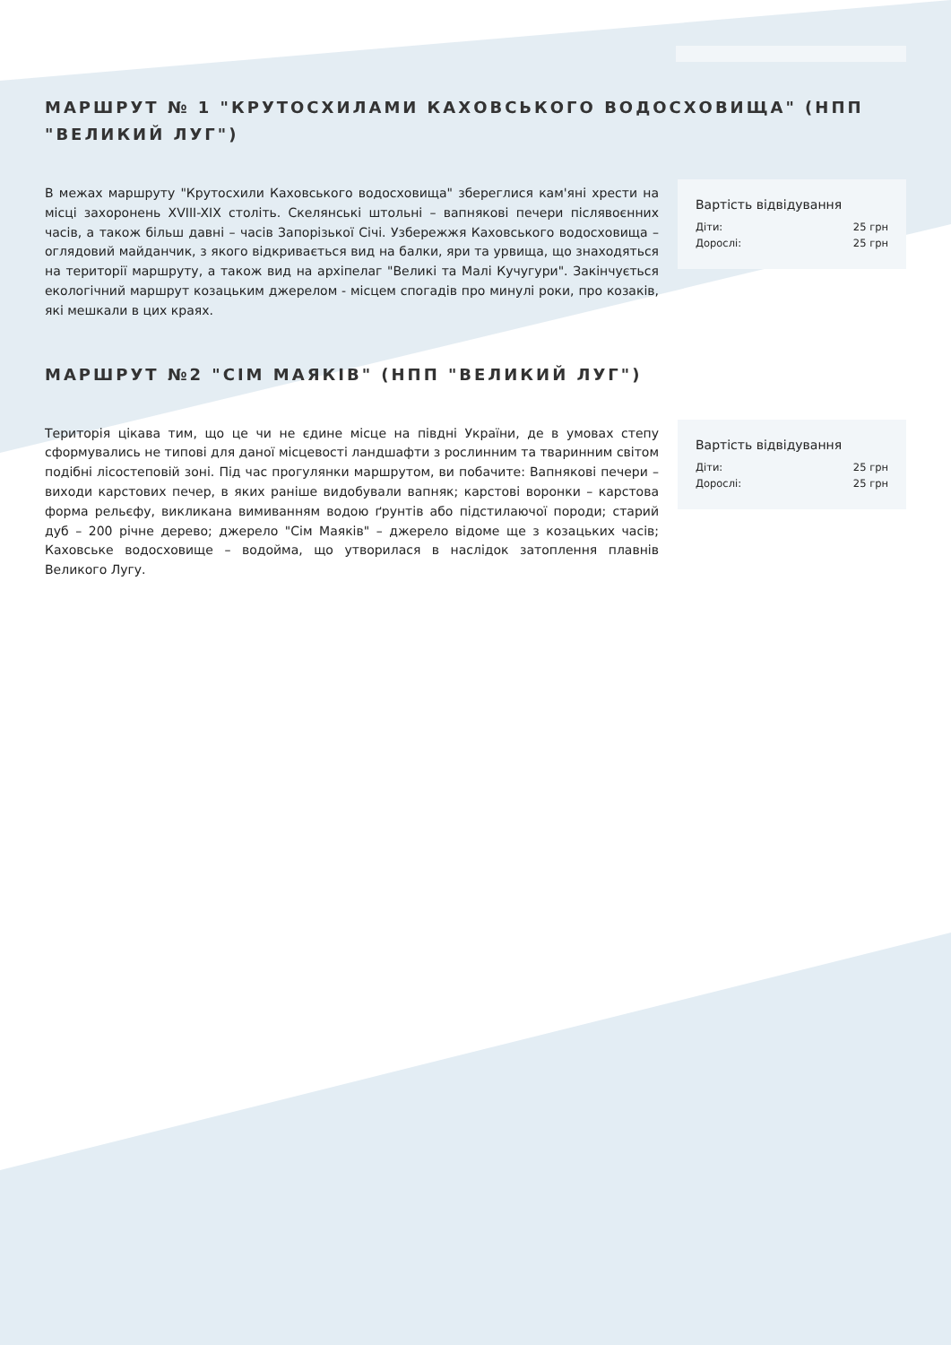МАРШРУТ № 1 "КРУТОСХИЛАМИ КАХОВСЬКОГО ВОДОСХОВИЩА" (НПП "ВЕЛИКИЙ ЛУГ")
В межах маршруту "Крутосхили Каховського водосховища" збереглися кам'яні хрести на місці захоронень XVIII-XIX століть. Скелянські штольні – вапнякові печери післявоєнних часів, а також більш давні – часів Запорізької Січі. Узбережжя Каховського водосховища – оглядовий майданчик, з якого відкривається вид на балки, яри та урвища, що знаходяться на території маршруту, а також вид на архіпелаг "Великі та Малі Кучугури". Закінчується екологічний маршрут козацьким джерелом - місцем спогадів про минулі роки, про козаків, які мешкали в цих краях.
Вартість відвідування
| Діти: | 25 грн |
| Дорослі: | 25 грн |
МАРШРУТ №2 "СІМ МАЯКІВ" (НПП "ВЕЛИКИЙ ЛУГ")
Територія цікава тим, що це чи не єдине місце на півдні України, де в умовах степу сформувались не типові для даної місцевості ландшафти з рослинним та тваринним світом подібні лісостеповій зоні. Під час прогулянки маршрутом, ви побачите: Вапнякові печери – виходи карстових печер, в яких раніше видобували вапняк; карстові воронки – карстова форма рельєфу, викликана вимиванням водою ґрунтів або підстилаючої породи; старий дуб – 200 річне дерево; джерело "Сім Маяків" – джерело відоме ще з козацьких часів; Каховське водосховище – водойма, що утворилася в наслідок затоплення плавнів Великого Лугу.
Вартість відвідування
| Діти: | 25 грн |
| Дорослі: | 25 грн |